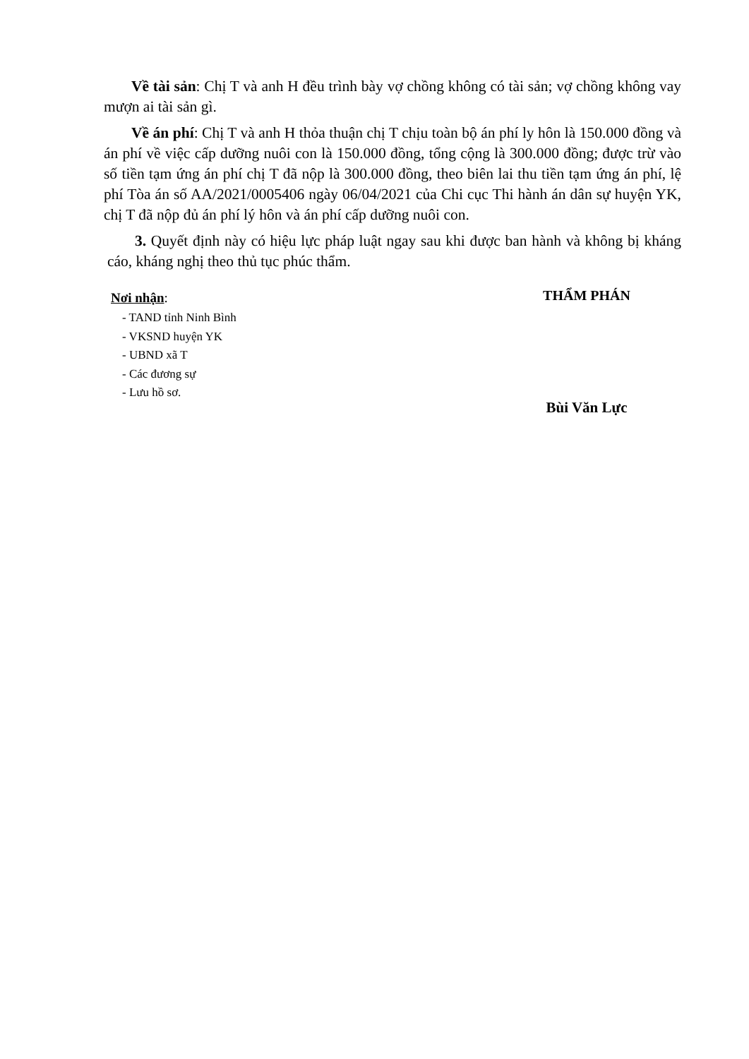Về tài sản: Chị T và anh H đều trình bày vợ chồng không có tài sản; vợ chồng không vay mượn ai tài sản gì.
Về án phí: Chị T và anh H thỏa thuận chị T chịu toàn bộ án phí ly hôn là 150.000 đồng và án phí về việc cấp dưỡng nuôi con là 150.000 đồng, tổng cộng là 300.000 đồng; được trừ vào số tiền tạm ứng án phí chị T đã nộp là 300.000 đồng, theo biên lai thu tiền tạm ứng án phí, lệ phí Tòa án số AA/2021/0005406 ngày 06/04/2021 của Chi cục Thi hành án dân sự huyện YK, chị T đã nộp đủ án phí lý hôn và án phí cấp dưỡng nuôi con.
3. Quyết định này có hiệu lực pháp luật ngay sau khi được ban hành và không bị kháng cáo, kháng nghị theo thủ tục phúc thẩm.
Nơi nhận:
- TAND tỉnh Ninh Bình
- VKSND huyện YK
- UBND xã T
- Các đương sự
- Lưu hồ sơ.
THẨM PHÁN
Bùi Văn Lực